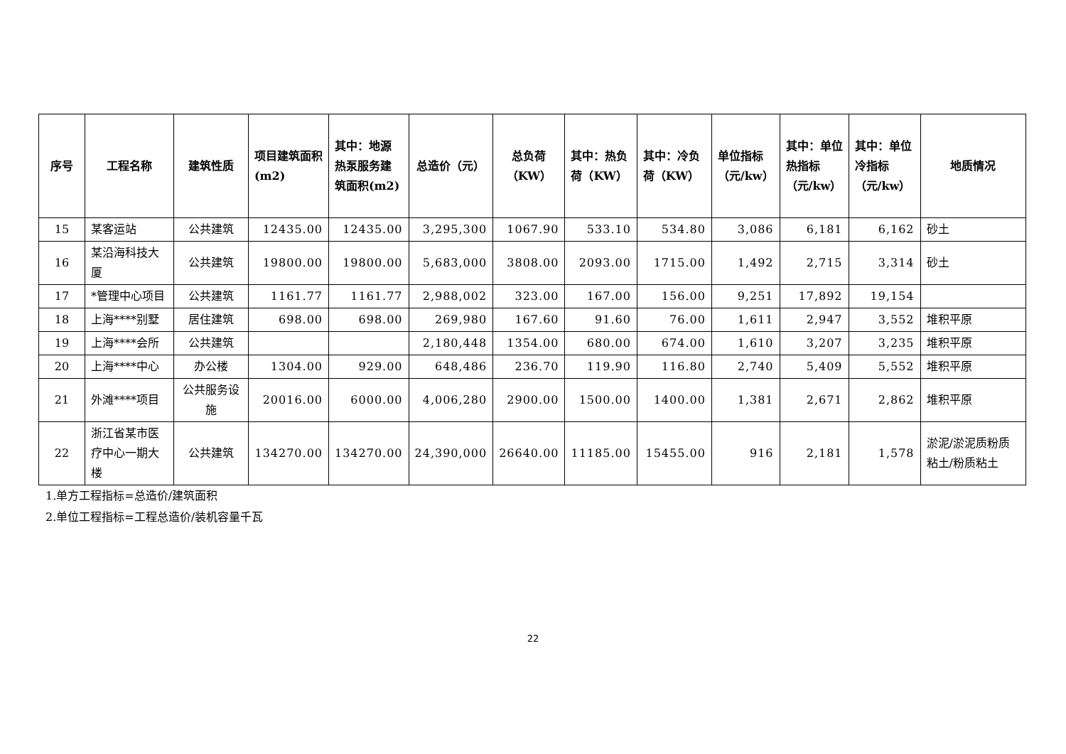| 序号 | 工程名称 | 建筑性质 | 项目建筑面积(m2) | 其中：地源热泵服务建筑面积(m2) | 总造价（元） | 总负荷（KW） | 其中：热负荷（KW） | 其中：冷负荷（KW） | 单位指标（元/kw） | 其中：单位热指标（元/kw） | 其中：单位冷指标（元/kw） | 地质情况 |
| --- | --- | --- | --- | --- | --- | --- | --- | --- | --- | --- | --- | --- |
| 15 | 某客运站 | 公共建筑 | 12435.00 | 12435.00 | 3,295,300 | 1067.90 | 533.10 | 534.80 | 3,086 | 6,181 | 6,162 | 砂土 |
| 16 | 某沿海科技大厦 | 公共建筑 | 19800.00 | 19800.00 | 5,683,000 | 3808.00 | 2093.00 | 1715.00 | 1,492 | 2,715 | 3,314 | 砂土 |
| 17 | *管理中心项目 | 公共建筑 | 1161.77 | 1161.77 | 2,988,002 | 323.00 | 167.00 | 156.00 | 9,251 | 17,892 | 19,154 | |
| 18 | 上海****别墅 | 居住建筑 | 698.00 | 698.00 | 269,980 | 167.60 | 91.60 | 76.00 | 1,611 | 2,947 | 3,552 | 堆积平原 |
| 19 | 上海****会所 | 公共建筑 | | | 2,180,448 | 1354.00 | 680.00 | 674.00 | 1,610 | 3,207 | 3,235 | 堆积平原 |
| 20 | 上海****中心 | 办公楼 | 1304.00 | 929.00 | 648,486 | 236.70 | 119.90 | 116.80 | 2,740 | 5,409 | 5,552 | 堆积平原 |
| 21 | 外滩****项目 | 公共服务设施 | 20016.00 | 6000.00 | 4,006,280 | 2900.00 | 1500.00 | 1400.00 | 1,381 | 2,671 | 2,862 | 堆积平原 |
| 22 | 浙江省某市医疗中心一期大楼 | 公共建筑 | 134270.00 | 134270.00 | 24,390,000 | 26640.00 | 11185.00 | 15455.00 | 916 | 2,181 | 1,578 | 淤泥/淤泥质粉质粘土/粉质粘土 |
1.单方工程指标=总造价/建筑面积
2.单位工程指标=工程总造价/装机容量千瓦
22